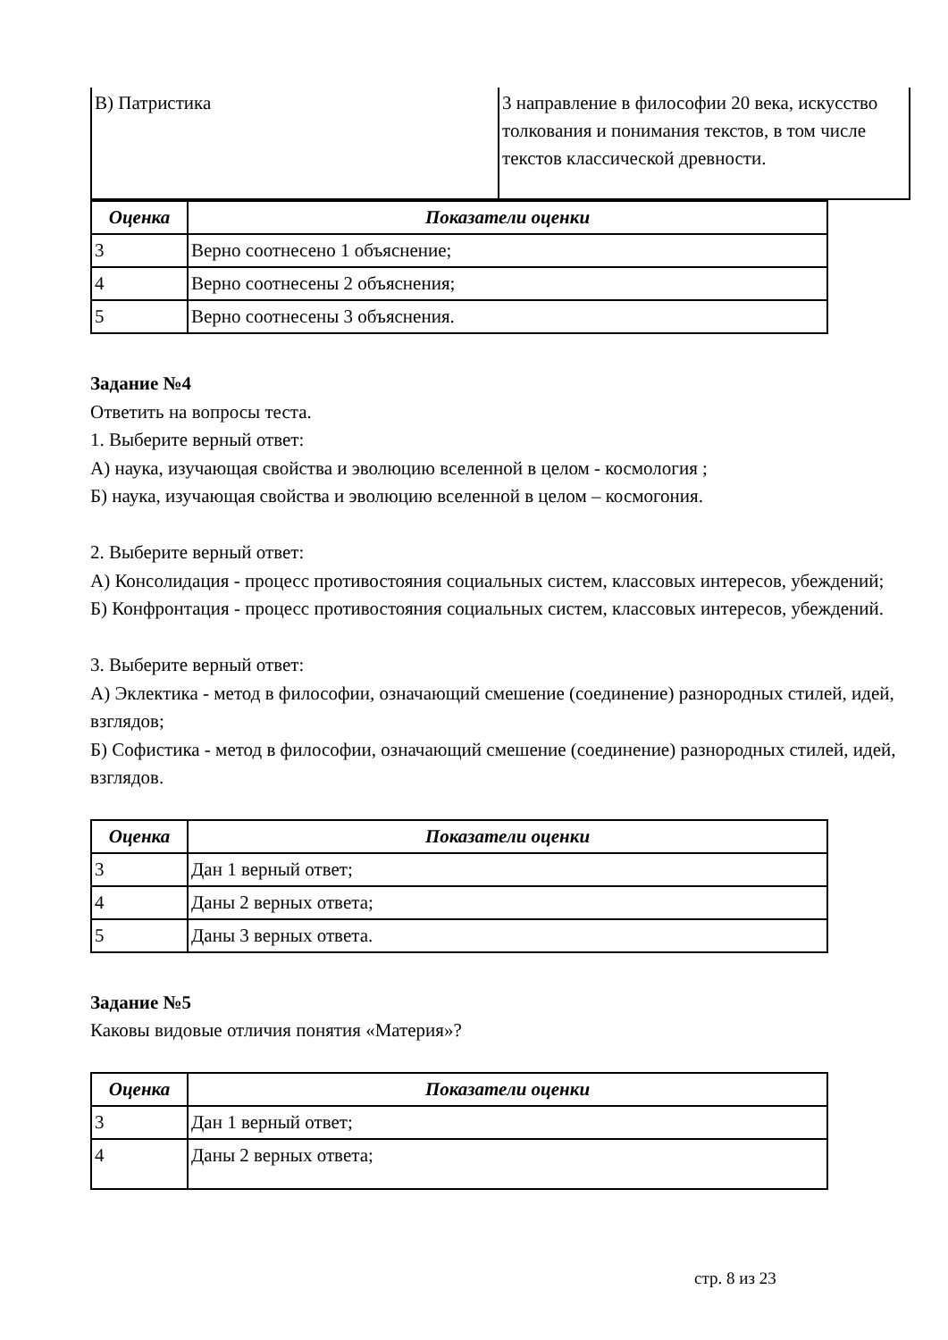| В) Патристика | 3 направление в философии 20 века, искусство толкования и понимания текстов, в том числе текстов классической древности. |
| Оценка | Показатели оценки |
| --- | --- |
| 3 | Верно соотнесено 1 объяснение; |
| 4 | Верно соотнесены 2 объяснения; |
| 5 | Верно соотнесены 3 объяснения. |
Задание №4
Ответить на вопросы теста.
1. Выберите верный ответ:
А) наука, изучающая свойства и эволюцию вселенной в целом - космология ;
Б) наука, изучающая свойства и эволюцию вселенной в целом – космогония.
2. Выберите верный ответ:
А) Консолидация - процесс противостояния социальных систем, классовых интересов, убеждений;
Б) Конфронтация - процесс противостояния социальных систем, классовых интересов, убеждений.
3. Выберите верный ответ:
А) Эклектика - метод в философии, означающий смешение (соединение) разнородных стилей, идей, взглядов;
Б) Софистика - метод в философии, означающий смешение (соединение) разнородных стилей, идей, взглядов.
| Оценка | Показатели оценки |
| --- | --- |
| 3 | Дан 1 верный ответ; |
| 4 | Даны 2 верных ответа; |
| 5 | Даны 3 верных ответа. |
Задание №5
Каковы видовые отличия понятия «Материя»?
| Оценка | Показатели оценки |
| --- | --- |
| 3 | Дан 1 верный ответ; |
| 4 | Даны 2 верных ответа; |
стр. 8 из 23